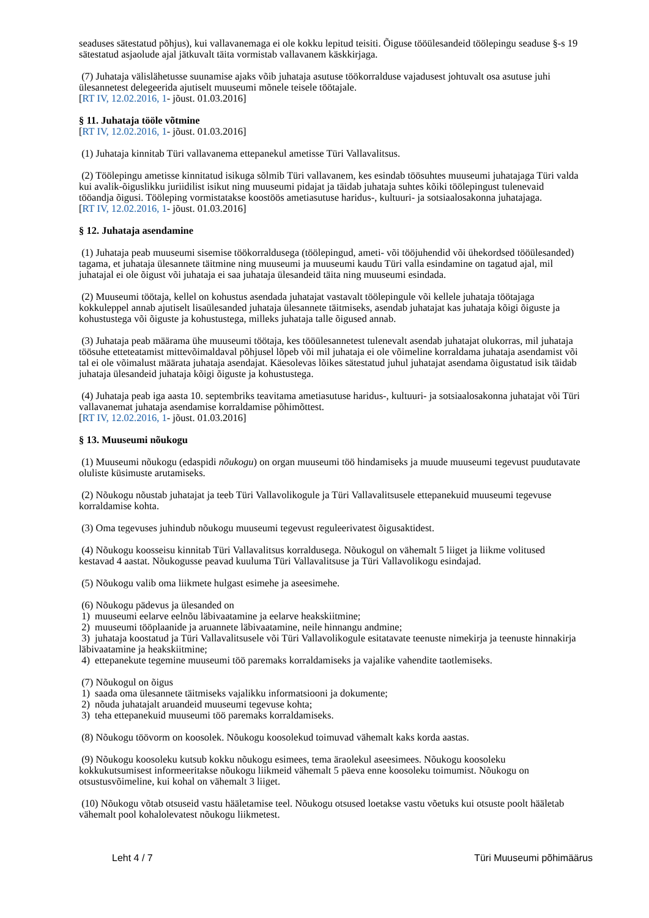seaduses sätestatud põhjus), kui vallavanemaga ei ole kokku lepitud teisiti. Õiguse tööülesandeid töölepingu seaduse §-s 19 sätestatud asjaolude ajal jätkuvalt täita vormistab vallavanem käskkirjaga.
(7) Juhataja välislähetusse suunamise ajaks võib juhataja asutuse töökorralduse vajadusest johtuvalt osa asutuse juhi ülesannetest delegeerida ajutiselt muuseumi mõnele teisele töötajale.
[RT IV, 12.02.2016, 1- jõust. 01.03.2016]
§ 11. Juhataja tööle võtmine
[RT IV, 12.02.2016, 1- jõust. 01.03.2016]
(1) Juhataja kinnitab Türi vallavanema ettepanekul ametisse Türi Vallavalitsus.
(2) Töölepingu ametisse kinnitatud isikuga sõlmib Türi vallavanem, kes esindab töösuhtes muuseumi juhatajaga Türi valda kui avalik-õiguslikku juriidilist isikut ning muuseumi pidajat ja täidab juhataja suhtes kõiki töölepingust tulenevaid tööandja õigusi. Tööleping vormistatakse koostöös ametiasutuse haridus-, kultuuri- ja sotsiaalosakonna juhatajaga.
[RT IV, 12.02.2016, 1- jõust. 01.03.2016]
§ 12. Juhataja asendamine
(1) Juhataja peab muuseumi sisemise töökorraldusega (töölepingud, ameti- või tööjuhendid või ühekordsed tööülesanded) tagama, et juhataja ülesannete täitmine ning muuseumi ja muuseumi kaudu Türi valla esindamine on tagatud ajal, mil juhatajal ei ole õigust või juhataja ei saa juhataja ülesandeid täita ning muuseumi esindada.
(2) Muuseumi töötaja, kellel on kohustus asendada juhatajat vastavalt töölepingule või kellele juhataja töötajaga kokkuleppel annab ajutiselt lisaülesanded juhataja ülesannete täitmiseks, asendab juhatajat kas juhataja kõigi õiguste ja kohustustega või õiguste ja kohustustega, milleks juhataja talle õigused annab.
(3) Juhataja peab määrama ühe muuseumi töötaja, kes tööülesannetest tulenevalt asendab juhatajat olukorras, mil juhataja töösuhe etteteatamist mittevõimaldaval põhjusel lõpeb või mil juhataja ei ole võimeline korraldama juhataja asendamist või tal ei ole võimalust määrata juhataja asendajat. Käesolevas lõikes sätestatud juhul juhatajat asendama õigustatud isik täidab juhataja ülesandeid juhataja kõigi õiguste ja kohustustega.
(4) Juhataja peab iga aasta 10. septembriks teavitama ametiasutuse haridus-, kultuuri- ja sotsiaalosakonna juhatajat või Türi vallavanemat juhataja asendamise korraldamise põhimõttest.
[RT IV, 12.02.2016, 1- jõust. 01.03.2016]
§ 13. Muuseumi nõukogu
(1) Muuseumi nõukogu (edaspidi nõukogu) on organ muuseumi töö hindamiseks ja muude muuseumi tegevust puudutavate oluliste küsimuste arutamiseks.
(2) Nõukogu nõustab juhatajat ja teeb Türi Vallavolikogule ja Türi Vallavalitsusele ettepanekuid muuseumi tegevuse korraldamise kohta.
(3) Oma tegevuses juhindub nõukogu muuseumi tegevust reguleerivatest õigusaktidest.
(4) Nõukogu koosseisu kinnitab Türi Vallavalitsus korraldusega. Nõukogul on vähemalt 5 liiget ja liikme volitused kestavad 4 aastat. Nõukogusse peavad kuuluma Türi Vallavalitsuse ja Türi Vallavolikogu esindajad.
(5) Nõukogu valib oma liikmete hulgast esimehe ja aseesimehe.
(6) Nõukogu pädevus ja ülesanded on
1) muuseumi eelarve eelnõu läbivaatamine ja eelarve heakskiitmine;
2) muuseumi tööplaanide ja aruannete läbivaatamine, neile hinnangu andmine;
3) juhataja koostatud ja Türi Vallavalitsusele või Türi Vallavolikogule esitatavate teenuste nimekirja ja teenuste hinnakirja läbivaatamine ja heakskiitmine;
4) ettepanekute tegemine muuseumi töö paremaks korraldamiseks ja vajalike vahendite taotlemiseks.
(7) Nõukogul on õigus
1) saada oma ülesannete täitmiseks vajalikku informatsiooni ja dokumente;
2) nõuda juhatajalt aruandeid muuseumi tegevuse kohta;
3) teha ettepanekuid muuseumi töö paremaks korraldamiseks.
(8) Nõukogu töövorm on koosolek. Nõukogu koosolekud toimuvad vähemalt kaks korda aastas.
(9) Nõukogu koosoleku kutsub kokku nõukogu esimees, tema äraolekul aseesimees. Nõukogu koosoleku kokkukutsumisest informeeritakse nõukogu liikmeid vähemalt 5 päeva enne koosoleku toimumist. Nõukogu on otsustusvõimeline, kui kohal on vähemalt 3 liiget.
(10) Nõukogu võtab otsuseid vastu hääletamise teel. Nõukogu otsused loetakse vastu võetuks kui otsuste poolt hääletab vähemalt pool kohalolevatest nõukogu liikmetest.
Leht 4 / 7 Türi Muuseumi põhimäärus